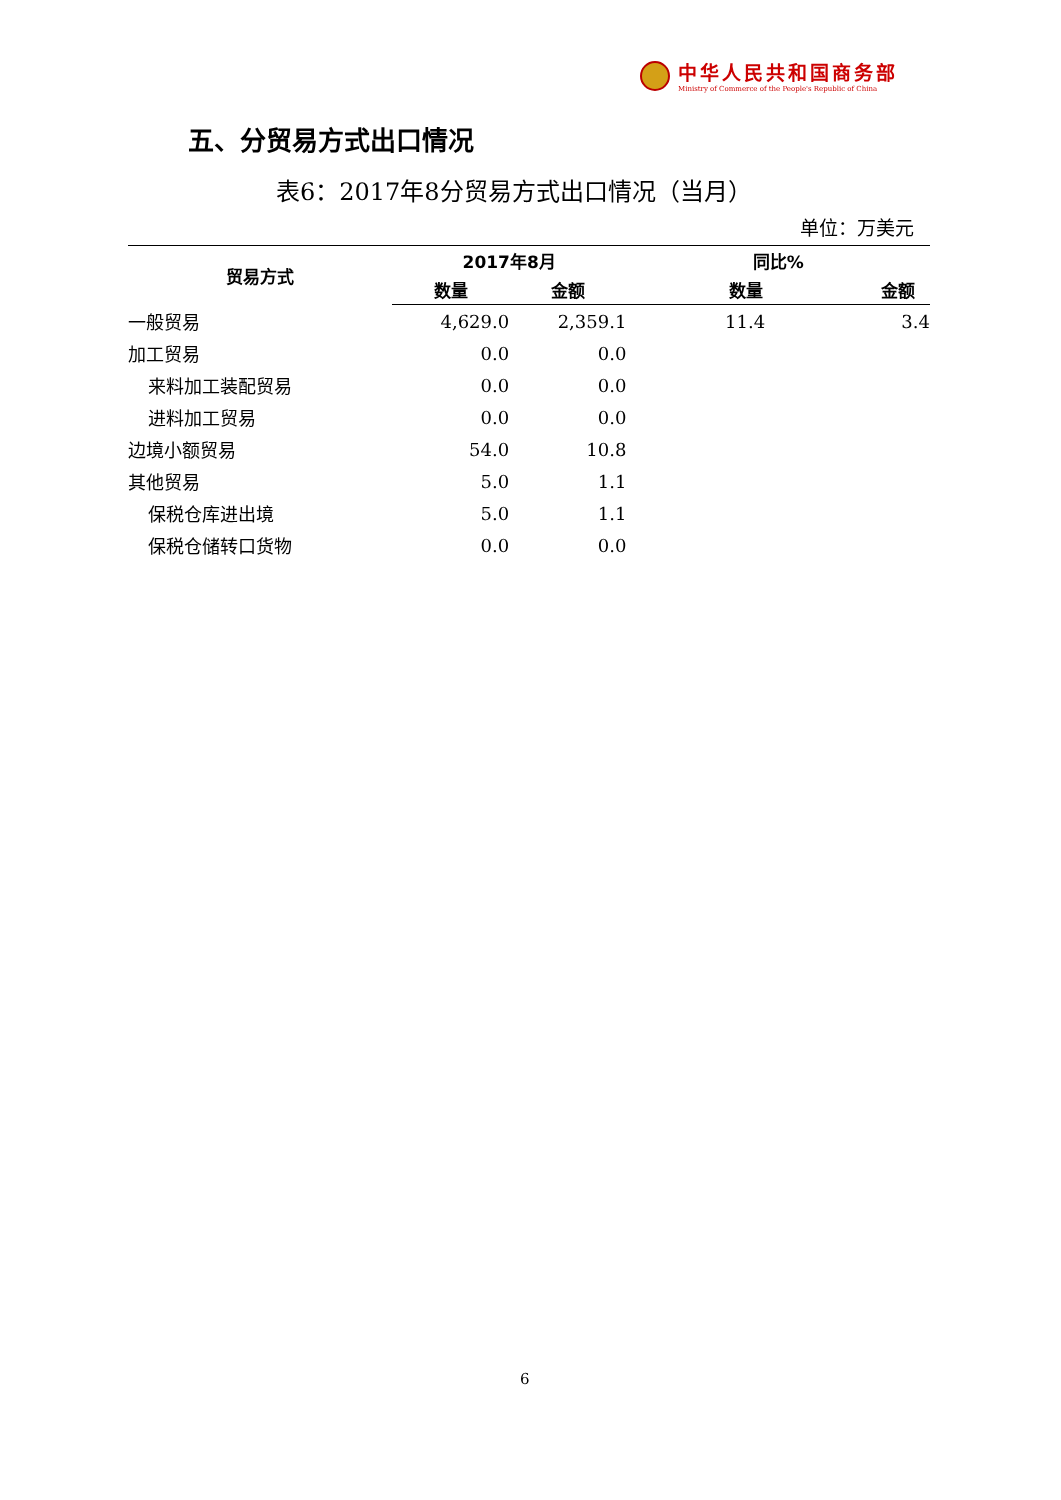中华人民共和国商务部
Ministry of Commerce of the People's Republic of China
五、分贸易方式出口情况
表6：2017年8分贸易方式出口情况（当月）
单位：万美元
| 贸易方式 | 2017年8月 | | 同比% | |
| --- | --- | --- | --- | --- |
| | 数量 | 金额 | 数量 | 金额 |
| 一般贸易 | 4,629.0 | 2,359.1 | 11.4 | 3.4 |
| 加工贸易 | 0.0 | 0.0 | | |
| 来料加工装配贸易 | 0.0 | 0.0 | | |
| 进料加工贸易 | 0.0 | 0.0 | | |
| 边境小额贸易 | 54.0 | 10.8 | | |
| 其他贸易 | 5.0 | 1.1 | | |
| 保税仓库进出境 | 5.0 | 1.1 | | |
| 保税仓储转口货物 | 0.0 | 0.0 | | |
6